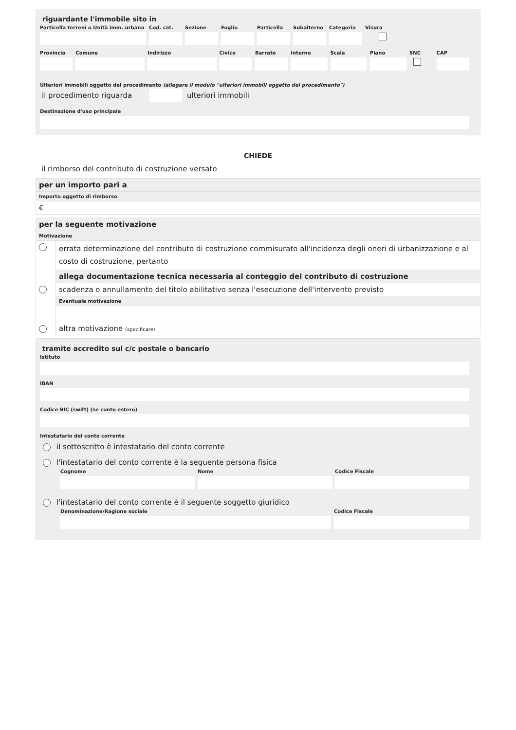riguardante l'immobile sito in
Particella terreni o Unità imm. urbana
Cod. cat.
Sezione Foglio Particella
Subalterno
Categoria
Visura
Provincia
Comune Indirizzo Civico Barrato Interno Scala Piano SNC CAP
Ulteriori immobili oggetto del procedimento (allegare il modulo "ulteriori immobili oggetto del procedimento")
il procedimento riguarda
ulteriori immobili
Destinazione d'uso principale
CHIEDE
il rimborso del contributo di costruzione versato
| per un importo pari a |
| Importo oggetto di rimborso |
| € |
| per la seguente motivazione | |
| Motivazione | |
| | errata determinazione del contributo di costruzione commisurato all'incidenza degli oneri di urbanizzazione e al costo di costruzione, pertanto |
| | allega documentazione tecnica necessaria al conteggio del contributo di costruzione |
| | scadenza o annullamento del titolo abilitativo senza l'esecuzione dell'intervento previsto |
| | Eventuale motivazione |
| | altra motivazione (specificare) |
tramite accredito sul c/c postale o bancario
Istituto
IBAN
Codice BIC (swift) (se conto estero)
Intestatario del conto corrente
il sottoscritto è intestatario del conto corrente
l'intestatario del conto corrente è la seguente persona fisica
Cognome Nome Codice Fiscale
l'intestatario del conto corrente è il seguente soggetto giuridico
Denominazione/Ragione sociale Codice Fiscale